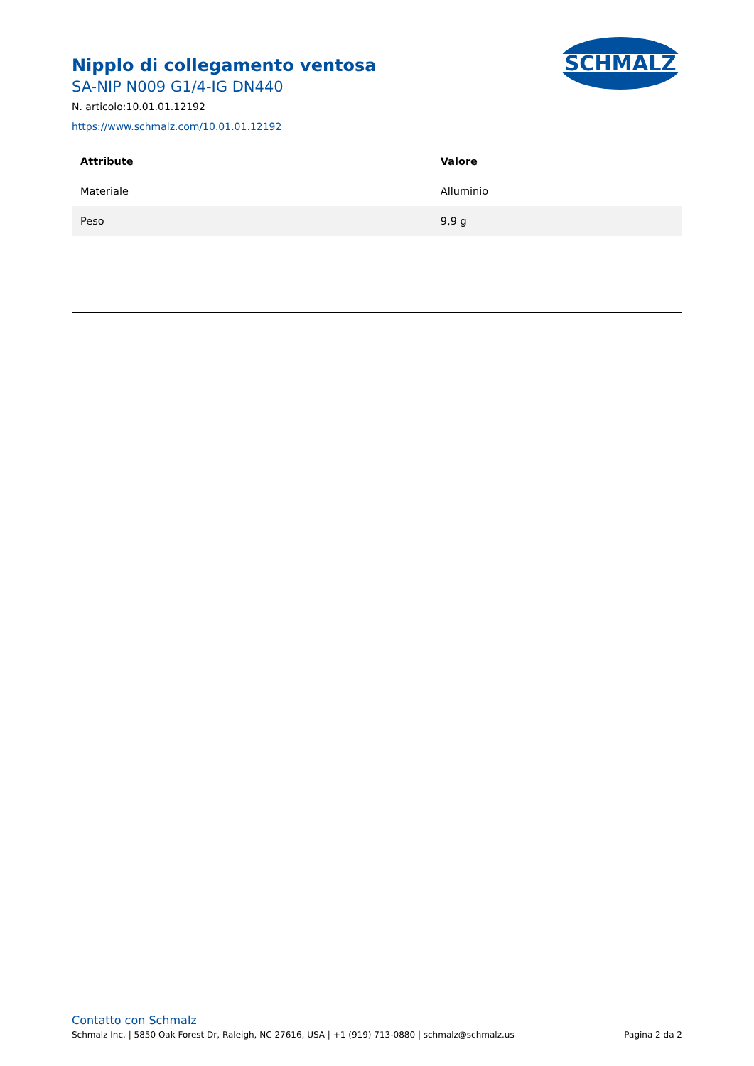SCHMALZ
Nipplo di collegamento ventosa
SA-NIP N009 G1/4-IG DN440
N. articolo:10.01.01.12192
https://www.schmalz.com/10.01.01.12192
| Attribute | Valore |
| --- | --- |
| Materiale | Alluminio |
| Peso | 9,9 g |
Contatto con Schmalz
Schmalz Inc. | 5850 Oak Forest Dr, Raleigh, NC 27616, USA | +1 (919) 713-0880 | schmalz@schmalz.us Pagina 2 da 2